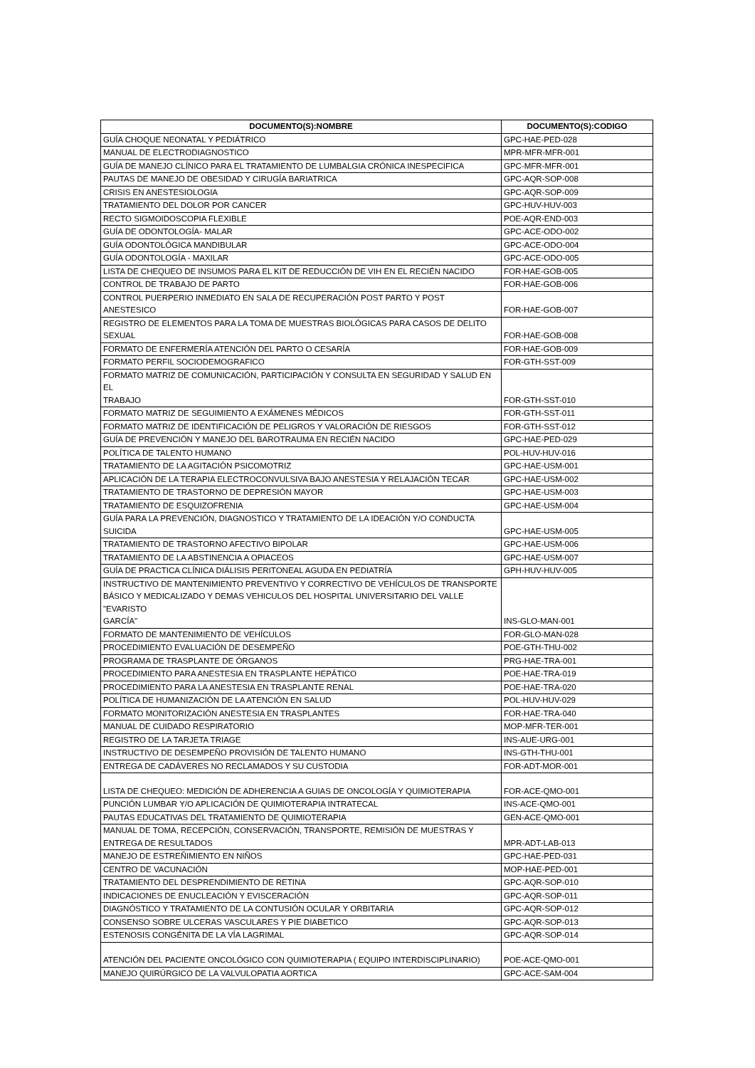| DOCUMENTO(S):NOMBRE | DOCUMENTO(S):CODIGO |
| --- | --- |
| GUÍA CHOQUE NEONATAL Y PEDIÁTRICO | GPC-HAE-PED-028 |
| MANUAL DE ELECTRODIAGNOSTICO | MPR-MFR-MFR-001 |
| GUÍA DE MANEJO CLÍNICO PARA EL TRATAMIENTO DE LUMBALGIA CRÓNICA INESPECIFICA | GPC-MFR-MFR-001 |
| PAUTAS DE MANEJO DE OBESIDAD Y CIRUGÍA BARIATRICA | GPC-AQR-SOP-008 |
| CRISIS EN ANESTESIOLOGIA | GPC-AQR-SOP-009 |
| TRATAMIENTO DEL DOLOR POR CANCER | GPC-HUV-HUV-003 |
| RECTO SIGMOIDOSCOPIA FLEXIBLE | POE-AQR-END-003 |
| GUÍA DE ODONTOLOGÍA- MALAR | GPC-ACE-ODO-002 |
| GUÍA ODONTOLÓGICA MANDIBULAR | GPC-ACE-ODO-004 |
| GUÍA ODONTOLOGÍA - MAXILAR | GPC-ACE-ODO-005 |
| LISTA DE CHEQUEO DE INSUMOS PARA EL KIT DE REDUCCIÓN DE VIH EN EL RECIÉN NACIDO | FOR-HAE-GOB-005 |
| CONTROL DE TRABAJO DE PARTO | FOR-HAE-GOB-006 |
| CONTROL PUERPERIO INMEDIATO EN SALA DE RECUPERACIÓN POST PARTO Y POST ANESTESICO | FOR-HAE-GOB-007 |
| REGISTRO DE ELEMENTOS PARA LA TOMA DE MUESTRAS BIOLÓGICAS PARA CASOS DE DELITO SEXUAL | FOR-HAE-GOB-008 |
| FORMATO DE ENFERMERÍA ATENCIÓN DEL PARTO O CESARÍA | FOR-HAE-GOB-009 |
| FORMATO PERFIL SOCIODEMOGRAFICO | FOR-GTH-SST-009 |
| FORMATO MATRIZ DE COMUNICACIÓN, PARTICIPACIÓN Y CONSULTA EN SEGURIDAD Y SALUD EN EL TRABAJO | FOR-GTH-SST-010 |
| FORMATO MATRIZ DE SEGUIMIENTO A EXÁMENES MÉDICOS | FOR-GTH-SST-011 |
| FORMATO MATRIZ DE IDENTIFICACIÓN DE PELIGROS Y VALORACIÓN DE RIESGOS | FOR-GTH-SST-012 |
| GUÍA DE PREVENCIÓN Y MANEJO DEL BAROTRAUMA EN RECIÉN NACIDO | GPC-HAE-PED-029 |
| POLÍTICA DE TALENTO HUMANO | POL-HUV-HUV-016 |
| TRATAMIENTO DE LA AGITACIÓN PSICOMOTRIZ | GPC-HAE-USM-001 |
| APLICACIÓN DE LA TERAPIA ELECTROCONVULSIVA BAJO ANESTESIA Y RELAJACIÓN TECAR | GPC-HAE-USM-002 |
| TRATAMIENTO DE TRASTORNO DE DEPRESIÓN MAYOR | GPC-HAE-USM-003 |
| TRATAMIENTO DE ESQUIZOFRENIA | GPC-HAE-USM-004 |
| GUÍA PARA LA PREVENCIÓN, DIAGNOSTICO Y TRATAMIENTO DE LA IDEACIÓN Y/O CONDUCTA SUICIDA | GPC-HAE-USM-005 |
| TRATAMIENTO DE TRASTORNO AFECTIVO BIPOLAR | GPC-HAE-USM-006 |
| TRATAMIENTO DE LA ABSTINENCIA A OPIACEOS | GPC-HAE-USM-007 |
| GUÍA DE PRACTICA CLÍNICA DIÁLISIS PERITONEAL AGUDA EN PEDIATRÍA | GPH-HUV-HUV-005 |
| INSTRUCTIVO DE MANTENIMIENTO PREVENTIVO Y CORRECTIVO DE VEHÍCULOS DE TRANSPORTE BÁSICO Y MEDICALIZADO Y DEMAS VEHICULOS DEL HOSPITAL UNIVERSITARIO DEL VALLE "EVARISTO GARCÍA" | INS-GLO-MAN-001 |
| FORMATO DE MANTENIMIENTO DE VEHÍCULOS | FOR-GLO-MAN-028 |
| PROCEDIMIENTO EVALUACIÓN DE DESEMPEÑO | POE-GTH-THU-002 |
| PROGRAMA DE TRASPLANTE DE ÓRGANOS | PRG-HAE-TRA-001 |
| PROCEDIMIENTO PARA ANESTESIA EN TRASPLANTE HEPÁTICO | POE-HAE-TRA-019 |
| PROCEDIMIENTO PARA LA ANESTESIA EN TRASPLANTE RENAL | POE-HAE-TRA-020 |
| POLÍTICA DE HUMANIZACIÓN DE LA ATENCIÓN EN SALUD | POL-HUV-HUV-029 |
| FORMATO MONITORIZACIÓN ANESTESIA EN TRASPLANTES | FOR-HAE-TRA-040 |
| MANUAL DE CUIDADO RESPIRATORIO | MOP-MFR-TER-001 |
| REGISTRO DE LA TARJETA TRIAGE | INS-AUE-URG-001 |
| INSTRUCTIVO DE DESEMPEÑO PROVISIÓN DE TALENTO HUMANO | INS-GTH-THU-001 |
| ENTREGA DE CADÁVERES NO RECLAMADOS Y SU CUSTODIA | FOR-ADT-MOR-001 |
| LISTA DE CHEQUEO: MEDICIÓN DE ADHERENCIA A GUIAS DE ONCOLOGÍA Y QUIMIOTERAPIA | FOR-ACE-QMO-001 |
| PUNCIÓN LUMBAR Y/O APLICACIÓN DE QUIMIOTERAPIA INTRATECAL | INS-ACE-QMO-001 |
| PAUTAS EDUCATIVAS DEL TRATAMIENTO DE QUIMIOTERAPIA | GEN-ACE-QMO-001 |
| MANUAL DE TOMA, RECEPCIÓN, CONSERVACIÓN, TRANSPORTE, REMISIÓN DE MUESTRAS Y ENTREGA DE RESULTADOS | MPR-ADT-LAB-013 |
| MANEJO DE ESTREÑIMIENTO EN NIÑOS | GPC-HAE-PED-031 |
| CENTRO DE VACUNACIÓN | MOP-HAE-PED-001 |
| TRATAMIENTO DEL DESPRENDIMIENTO DE RETINA | GPC-AQR-SOP-010 |
| INDICACIONES DE ENUCLEACIÓN Y EVISCERACIÓN | GPC-AQR-SOP-011 |
| DIAGNÓSTICO Y TRATAMIENTO DE LA CONTUSIÓN OCULAR Y ORBITARIA | GPC-AQR-SOP-012 |
| CONSENSO SOBRE ULCERAS VASCULARES Y PIE DIABETICO | GPC-AQR-SOP-013 |
| ESTENOSIS CONGÉNITA DE LA VÍA LAGRIMAL | GPC-AQR-SOP-014 |
| ATENCIÓN DEL PACIENTE ONCOLÓGICO CON QUIMIOTERAPIA ( EQUIPO INTERDISCIPLINARIO) | POE-ACE-QMO-001 |
| MANEJO QUIRÚRGICO DE LA VALVULOPATIA AORTICA | GPC-ACE-SAM-004 |